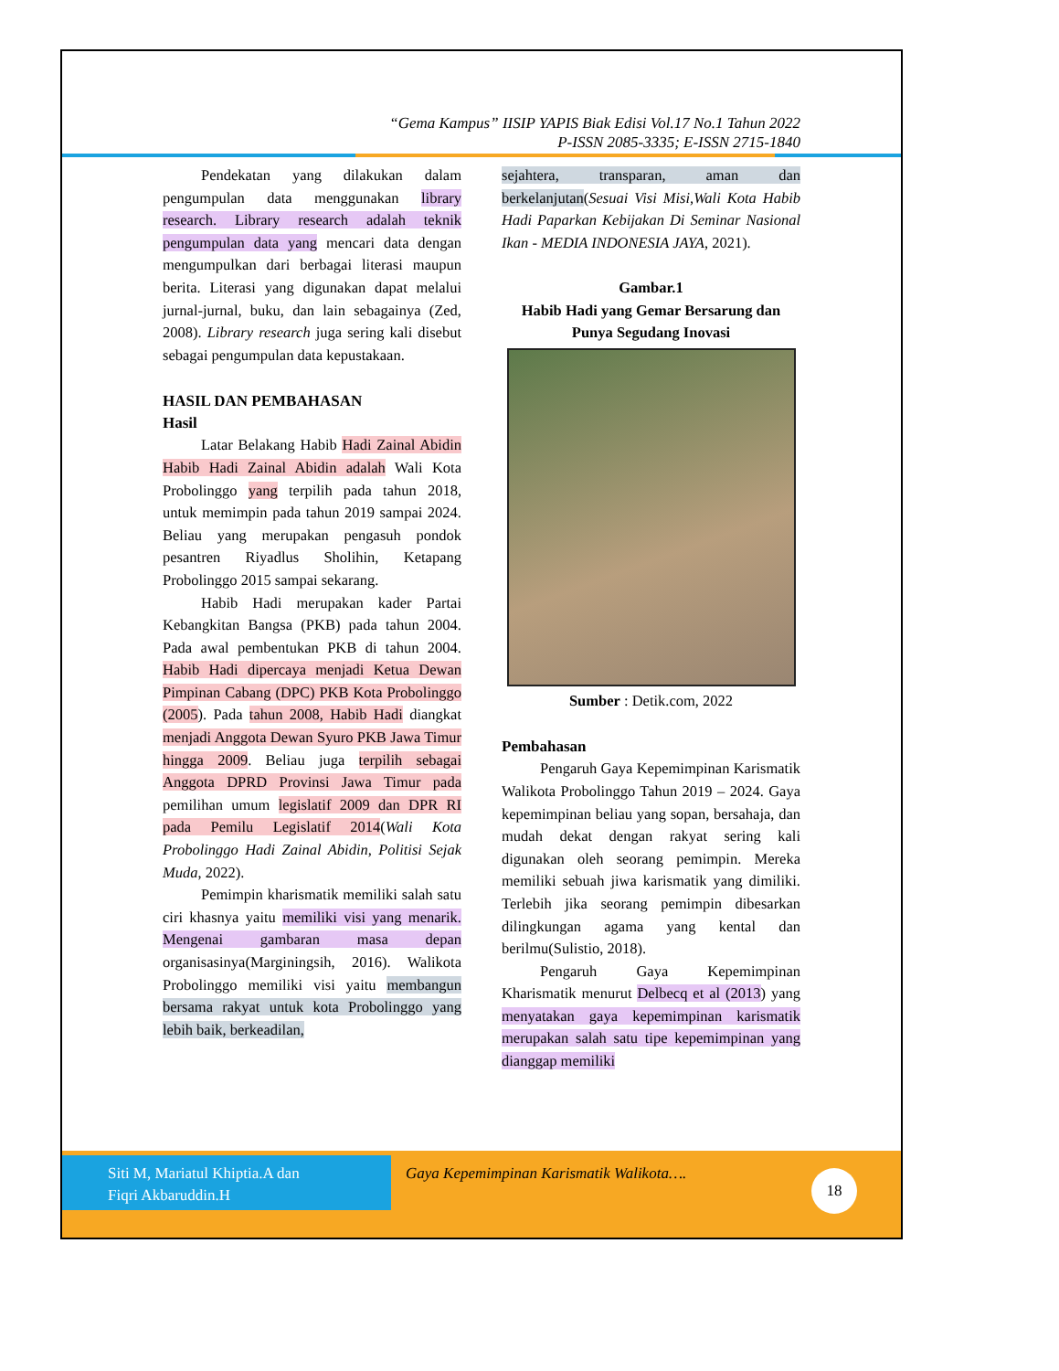“Gema Kampus” IISIP YAPIS Biak Edisi Vol.17 No.1 Tahun 2022
P-ISSN 2085-3335; E-ISSN 2715-1840
Pendekatan yang dilakukan dalam pengumpulan data menggunakan library research. Library research adalah teknik pengumpulan data yang mencari data dengan mengumpulkan dari berbagai literasi maupun berita. Literasi yang digunakan dapat melalui jurnal-jurnal, buku, dan lain sebagainya (Zed, 2008). Library research juga sering kali disebut sebagai pengumpulan data kepustakaan.
HASIL DAN PEMBAHASAN
Hasil
Latar Belakang Habib Hadi Zainal Abidin Habib Hadi Zainal Abidin adalah Wali Kota Probolinggo yang terpilih pada tahun 2018, untuk memimpin pada tahun 2019 sampai 2024. Beliau yang merupakan pengasuh pondok pesantren Riyadlus Sholihin, Ketapang Probolinggo 2015 sampai sekarang.
Habib Hadi merupakan kader Partai Kebangkitan Bangsa (PKB) pada tahun 2004. Pada awal pembentukan PKB di tahun 2004. Habib Hadi dipercaya menjadi Ketua Dewan Pimpinan Cabang (DPC) PKB Kota Probolinggo (2005). Pada tahun 2008, Habib Hadi diangkat menjadi Anggota Dewan Syuro PKB Jawa Timur hingga 2009. Beliau juga terpilih sebagai Anggota DPRD Provinsi Jawa Timur pada pemilihan umum legislatif 2009 dan DPR RI pada Pemilu Legislatif 2014(Wali Kota Probolinggo Hadi Zainal Abidin, Politisi Sejak Muda, 2022).
Pemimpin kharismatik memiliki salah satu ciri khasnya yaitu memiliki visi yang menarik. Mengenai gambaran masa depan organisasinya(Marginingsih, 2016). Walikota Probolinggo memiliki visi yaitu membangun bersama rakyat untuk kota Probolinggo yang lebih baik, berkeadilan,
sejahtera, transparan, aman dan berkelanjutan(Sesuai Visi Misi,Wali Kota Habib Hadi Paparkan Kebijakan Di Seminar Nasional Ikan - MEDIA INDONESIA JAYA, 2021).
Gambar.1
Habib Hadi yang Gemar Bersarung dan Punya Segudang Inovasi
Sumber : Detik.com, 2022
Pembahasan
Pengaruh Gaya Kepemimpinan Karismatik Walikota Probolinggo Tahun 2019 – 2024. Gaya kepemimpinan beliau yang sopan, bersahaja, dan mudah dekat dengan rakyat sering kali digunakan oleh seorang pemimpin. Mereka memiliki sebuah jiwa karismatik yang dimiliki. Terlebih jika seorang pemimpin dibesarkan dilingkungan agama yang kental dan berilmu(Sulistio, 2018).
Pengaruh Gaya Kepemimpinan Kharismatik menurut Delbecq et al (2013) yang menyatakan gaya kepemimpinan karismatik merupakan salah satu tipe kepemimpinan yang dianggap memiliki
Siti M, Mariatul Khiptia.A dan
Fiqri Akbaruddin.H
Gaya Kepemimpinan Karismatik Walikota….
18